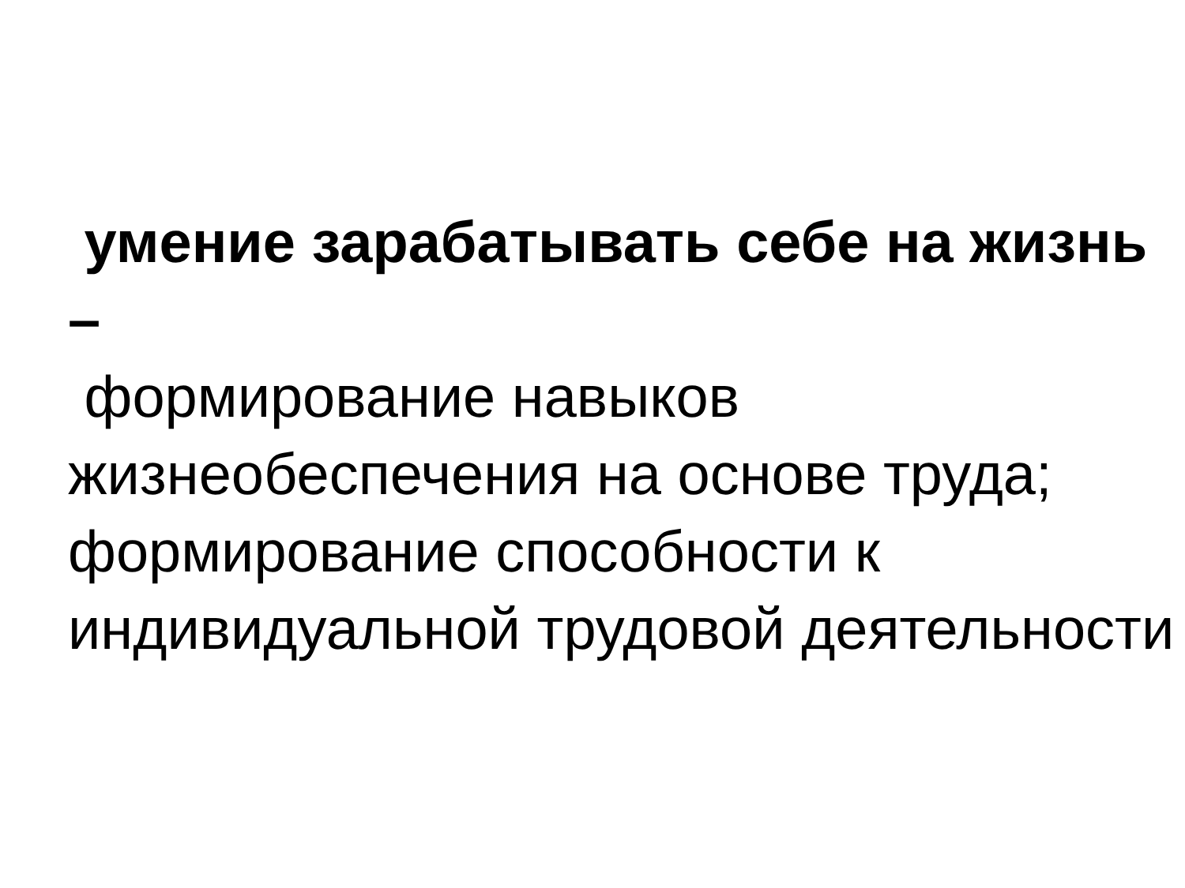умение зарабатывать себе на жизнь –
формирование навыков жизнеобеспечения на основе труда; формирование способности к индивидуальной трудовой деятельности